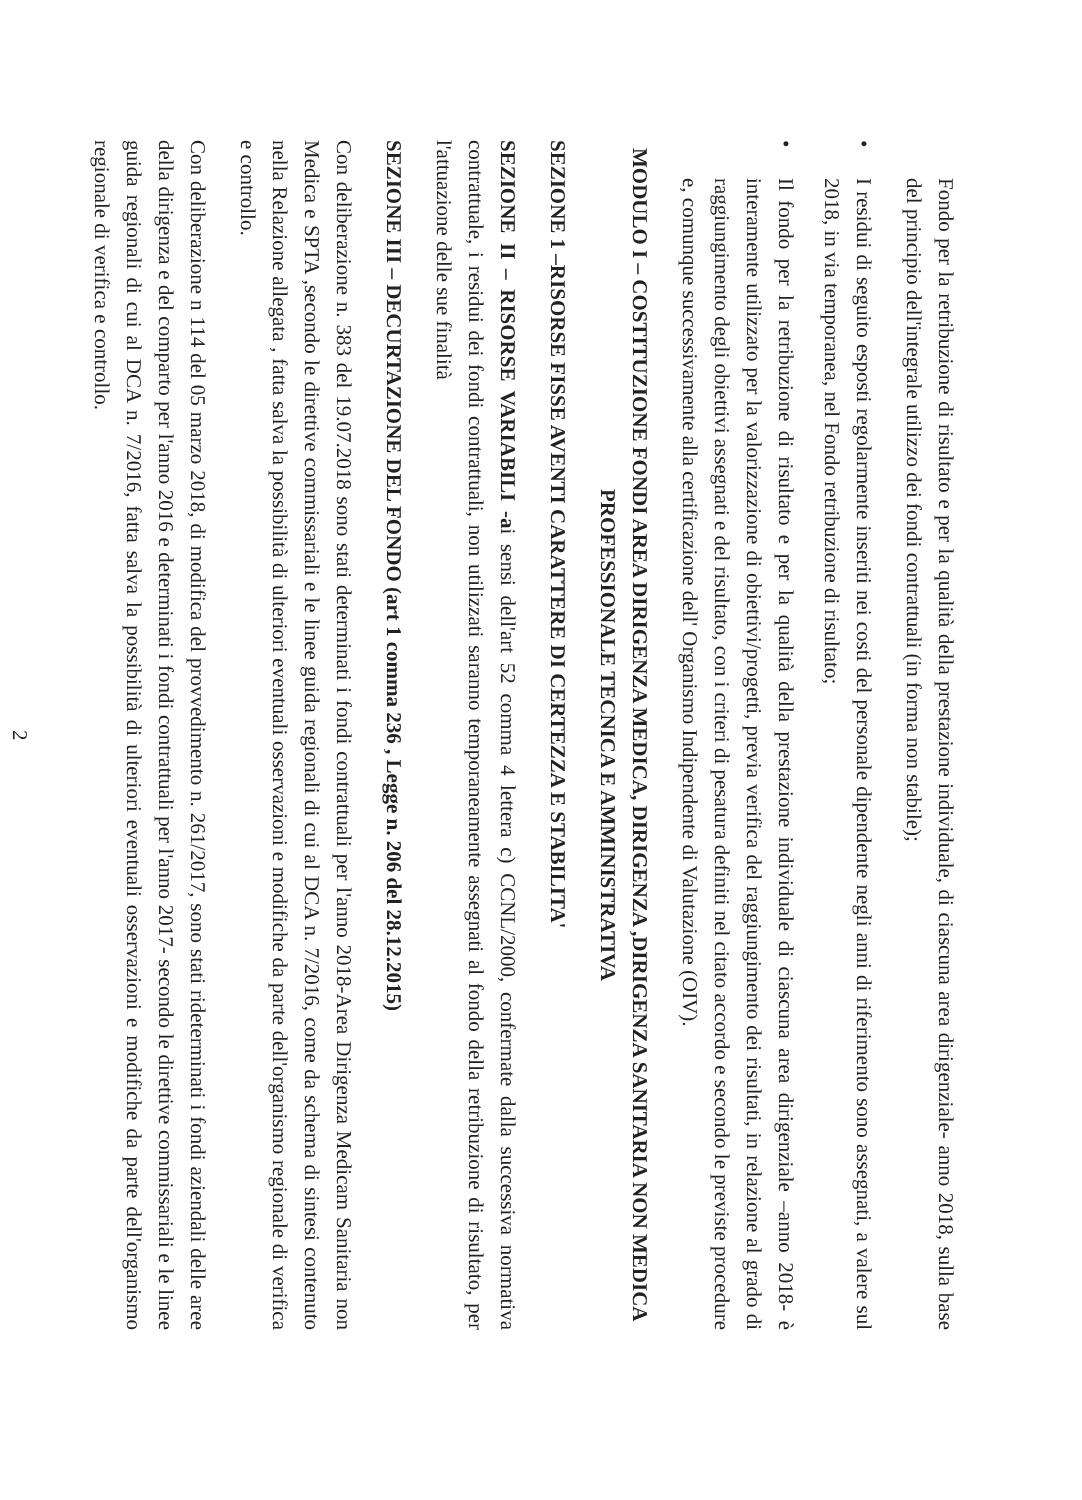Fondo per la retribuzione di risultato e per la qualità della prestazione individuale, di ciascuna area dirigenziale- anno 2018, sulla base del principio dell'integrale utilizzo dei fondi contrattuali (in forma non stabile);
•
I residui di seguito esposti regolarmente inseriti nei costi del personale dipendente negli anni di riferimento sono assegnati, a valere sul 2018, in via temporanea, nel Fondo retribuzione di risultato;
•
Il fondo per la retribuzione di risultato e per la qualità della prestazione individuale di ciascuna area dirigenziale –anno 2018- è interamente utilizzato per la valorizzazione di obiettivi/progetti, previa verifica del raggiungimento dei risultati, in relazione al grado di raggiungimento degli obiettivi assegnati e del risultato, con i criteri di pesatura definiti nel citato accordo e secondo le previste procedure e, comunque successivamente alla certificazione dell' Organismo Indipendente di Valutazione (OIV).
MODULO I – COSTITUZIONE FONDI AREA DIRIGENZA MEDICA, DIRIGENZA ,DIRIGENZA SANITARIA NON MEDICA PROFESSIONALE TECNICA E AMMINISTRATIVA
SEZIONE 1 –RISORSE FISSE AVENTI CARATTERE DI CERTEZZA E STABILITA'
SEZIONE II – RISORSE VARIABILI -ai sensi dell'art 52 comma 4 lettera c) CCNL/2000, confermate dalla successiva normativa contrattuale, i residui dei fondi contrattuali, non utilizzati saranno temporaneamente assegnati al fondo della retribuzione di risultato, per l'attuazione delle sue finalità
SEZIONE III – DECURTAZIONE DEL FONDO (art 1 comma 236 , Legge n. 206 del 28.12.2015)
Con deliberazione n. 383 del 19.07.2018 sono stati determinati i fondi contrattuali per l'anno 2018-Area Dirigenza Medicam Sanitaria non Medica e SPTA ,secondo le direttive commissariali e le linee guida regionali di cui al DCA n. 7/2016, come da schema di sintesi contenuto nella Relazione allegata , fatta salva la possibilità di ulteriori eventuali osservazioni e modifiche da parte dell'organismo regionale di verifica e controllo.
Con deliberazione n 114 del 05 marzo 2018, di modifica del provvedimento n. 261/2017, sono stati rideterminati i fondi aziendali delle aree della dirigenza e del comparto per l'anno 2016 e determinati i fondi contrattuali per l'anno 2017- secondo le direttive commissariali e le linee guida regionali di cui al DCA n. 7/2016, fatta salva la possibilità di ulteriori eventuali osservazioni e modifiche da parte dell'organismo regionale di verifica e controllo.
2